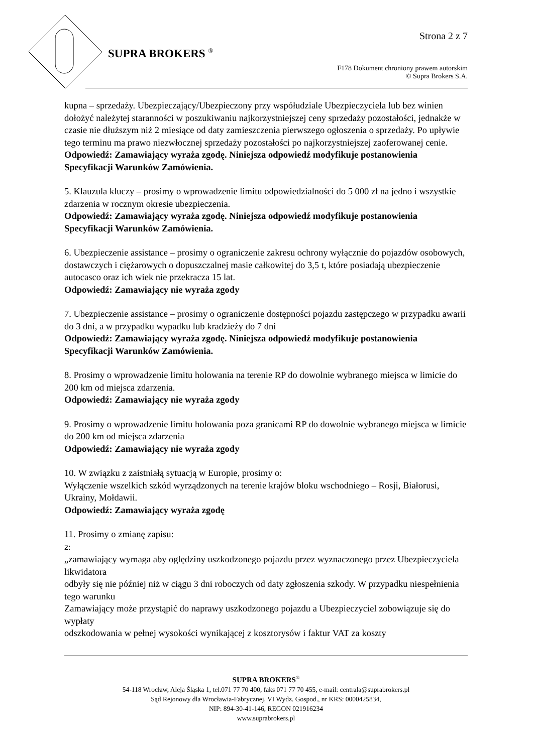Strona 2 z 7
SUPRA BROKERS <sup>®</sup>
F178 Dokument chroniony prawem autorskim
© Supra Brokers S.A.
kupna – sprzedaży. Ubezpieczający/Ubezpieczony przy współudziale Ubezpieczyciela lub bez winien dołożyć należytej staranności w poszukiwaniu najkorzystniejszej ceny sprzedaży pozostałości, jednakże w czasie nie dłuższym niż 2 miesiące od daty zamieszczenia pierwszego ogłoszenia o sprzedaży. Po upływie tego terminu ma prawo niezwłocznej sprzedaży pozostałości po najkorzystniejszej zaoferowanej cenie.
Odpowiedź: Zamawiający wyraża zgodę. Niniejsza odpowiedź modyfikuje postanowienia Specyfikacji Warunków Zamówienia.
5. Klauzula kluczy – prosimy o wprowadzenie limitu odpowiedzialności do 5 000 zł na jedno i wszystkie zdarzenia w rocznym okresie ubezpieczenia.
Odpowiedź: Zamawiający wyraża zgodę. Niniejsza odpowiedź modyfikuje postanowienia Specyfikacji Warunków Zamówienia.
6. Ubezpieczenie assistance – prosimy o ograniczenie zakresu ochrony wyłącznie do pojazdów osobowych, dostawczych i ciężarowych o dopuszczalnej masie całkowitej do 3,5 t, które posiadają ubezpieczenie autocasco oraz ich wiek nie przekracza 15 lat.
Odpowiedź: Zamawiający nie wyraża zgody
7. Ubezpieczenie assistance – prosimy o ograniczenie dostępności pojazdu zastępczego w przypadku awarii do 3 dni, a w przypadku wypadku lub kradzieży do 7 dni
Odpowiedź: Zamawiający wyraża zgodę. Niniejsza odpowiedź modyfikuje postanowienia Specyfikacji Warunków Zamówienia.
8. Prosimy o wprowadzenie limitu holowania na terenie RP do dowolnie wybranego miejsca w limicie do 200 km od miejsca zdarzenia.
Odpowiedź: Zamawiający nie wyraża zgody
9. Prosimy o wprowadzenie limitu holowania poza granicami RP do dowolnie wybranego miejsca w limicie do 200 km od miejsca zdarzenia
Odpowiedź: Zamawiający nie wyraża zgody
10. W związku z zaistniałą sytuacją w Europie, prosimy o:
Wyłączenie wszelkich szkód wyrządzonych na terenie krajów bloku wschodniego – Rosji, Białorusi, Ukrainy, Mołdawii.
Odpowiedź: Zamawiający wyraża zgodę
11. Prosimy o zmianę zapisu:
z:
„zamawiający wymaga aby oględziny uszkodzonego pojazdu przez wyznaczonego przez Ubezpieczyciela likwidatora
odbyły się nie później niż w ciągu 3 dni roboczych od daty zgłoszenia szkody. W przypadku niespełnienia tego warunku
Zamawiający może przystąpić do naprawy uszkodzonego pojazdu a Ubezpieczyciel zobowiązuje się do wypłaty
odszkodowania w pełnej wysokości wynikającej z kosztorysów i faktur VAT za koszty
SUPRA BROKERS<sup>®</sup>
54-118 Wrocław, Aleja Śląska 1, tel.071 77 70 400, faks 071 77 70 455, e-mail: centrala@suprabrokers.pl
Sąd Rejonowy dla Wrocławia-Fabrycznej, VI Wydz. Gospod., nr KRS: 0000425834,
NIP: 894-30-41-146, REGON 021916234
www.suprabrokers.pl